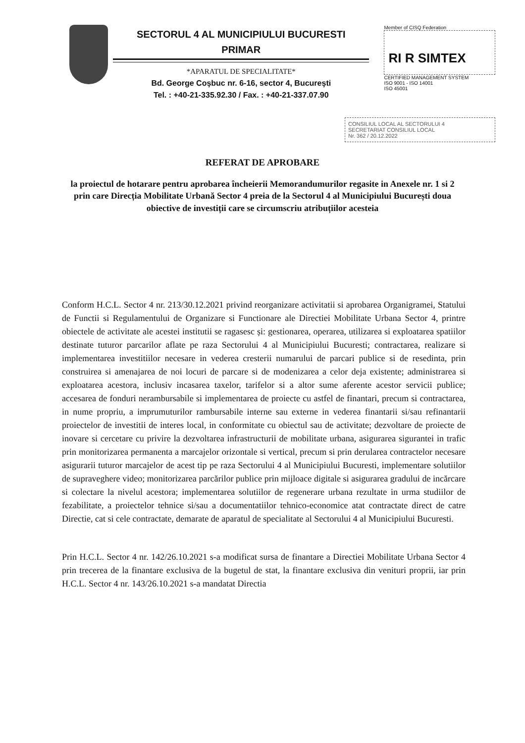SECTORUL 4 AL MUNICIPIULUI BUCURESTI
PRIMAR
*APARATUL DE SPECIALITATE*
Bd. George Coşbuc nr. 6-16, sector 4, Bucureşti
Tel. : +40-21-335.92.30 / Fax. : +40-21-337.07.90
Member of CISQ Federation
RI R SIMTEX
CERTIFIED MANAGEMENT SYSTEM
ISO 9001 - ISO 14001
ISO 45001
CONSILIUL LOCAL AL SECTORULUI 4
SECRETARIAT CONSILIUL LOCAL
Nr. 362 / 20.12.2022
REFERAT DE APROBARE
la proiectul de hotarare pentru aprobarea încheierii Memorandumurilor regasite in Anexele nr. 1 si 2 prin care Direcția Mobilitate Urbană Sector 4 preia de la Sectorul 4 al Municipiului București doua obiective de investiții care se circumscriu atribuțiilor acesteia
Conform H.C.L. Sector 4 nr. 213/30.12.2021 privind reorganizare activitatii si aprobarea Organigramei, Statului de Functii si Regulamentului de Organizare si Functionare ale Directiei Mobilitate Urbana Sector 4, printre obiectele de activitate ale acestei institutii se ragasesc și: gestionarea, operarea, utilizarea si exploatarea spatiilor destinate tuturor parcarilor aflate pe raza Sectorului 4 al Municipiului Bucuresti; contractarea, realizare si implementarea investitiilor necesare in vederea cresterii numarului de parcari publice si de resedinta, prin construirea si amenajarea de noi locuri de parcare si de modenizarea a celor deja existente; administrarea si exploatarea acestora, inclusiv incasarea taxelor, tarifelor si a altor sume aferente acestor servicii publice; accesarea de fonduri nerambursabile si implementarea de proiecte cu astfel de finantari, precum si contractarea, in nume propriu, a imprumuturilor rambursabile interne sau externe in vederea finantarii si/sau refinantarii proiectelor de investitii de interes local, in conformitate cu obiectul sau de activitate; dezvoltare de proiecte de inovare si cercetare cu privire la dezvoltarea infrastructurii de mobilitate urbana, asigurarea sigurantei in trafic prin monitorizarea permanenta a marcajelor orizontale si vertical, precum si prin derularea contractelor necesare asigurarii tuturor marcajelor de acest tip pe raza Sectorului 4 al Municipiului Bucuresti, implementare solutiilor de supraveghere video; monitorizarea parcărilor publice prin mijloace digitale si asigurarea gradului de incărcare si colectare la nivelul acestora; implementarea solutiilor de regenerare urbana rezultate in urma studiilor de fezabilitate, a proiectelor tehnice si/sau a documentatiilor tehnico-economice atat contractate direct de catre Directie, cat si cele contractate, demarate de aparatul de specialitate al Sectorului 4 al Municipiului Bucuresti.
Prin H.C.L. Sector 4 nr. 142/26.10.2021 s-a modificat sursa de finantare a Directiei Mobilitate Urbana Sector 4 prin trecerea de la finantare exclusiva de la bugetul de stat, la finantare exclusiva din venituri proprii, iar prin H.C.L. Sector 4 nr. 143/26.10.2021 s-a mandatat Directia